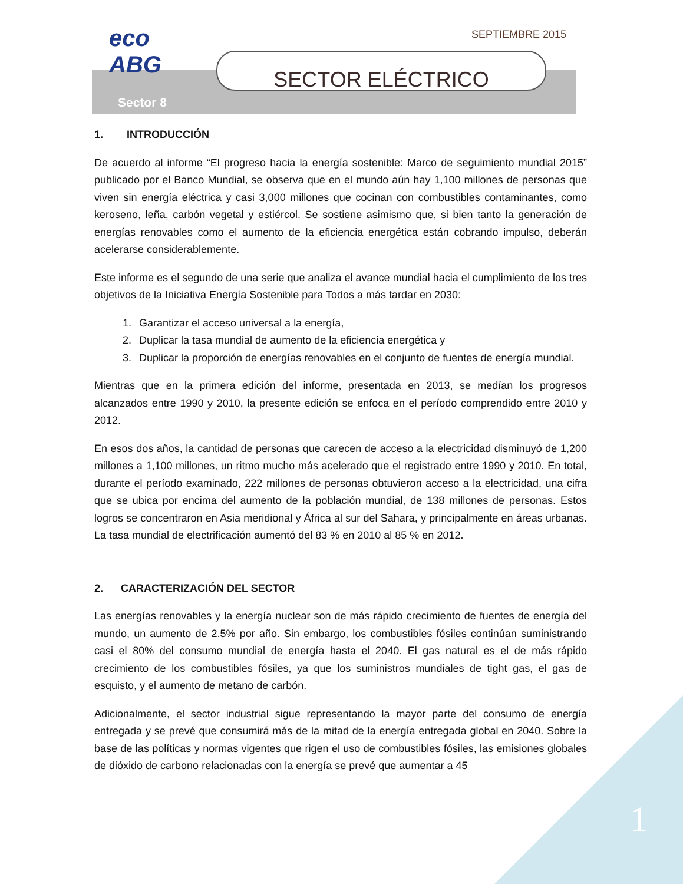1
SEPTIEMBRE 2015
eco ABG
SECTOR ELÉCTRICO
Sector 8
1. INTRODUCCIÓN
De acuerdo al informe “El progreso hacia la energía sostenible: Marco de seguimiento mundial 2015” publicado por el Banco Mundial, se observa que en el mundo aún hay 1,100 millones de personas que viven sin energía eléctrica y casi 3,000 millones que cocinan con combustibles contaminantes, como keroseno, leña, carbón vegetal y estiércol. Se sostiene asimismo que, si bien tanto la generación de energías renovables como el aumento de la eficiencia energética están cobrando impulso, deberán acelerarse considerablemente.
Este informe es el segundo de una serie que analiza el avance mundial hacia el cumplimiento de los tres objetivos de la Iniciativa Energía Sostenible para Todos a más tardar en 2030:
1. Garantizar el acceso universal a la energía,
2. Duplicar la tasa mundial de aumento de la eficiencia energética y
3. Duplicar la proporción de energías renovables en el conjunto de fuentes de energía mundial.
Mientras que en la primera edición del informe, presentada en 2013, se medían los progresos alcanzados entre 1990 y 2010, la presente edición se enfoca en el período comprendido entre 2010 y 2012.
En esos dos años, la cantidad de personas que carecen de acceso a la electricidad disminuyó de 1,200 millones a 1,100 millones, un ritmo mucho más acelerado que el registrado entre 1990 y 2010. En total, durante el período examinado, 222 millones de personas obtuvieron acceso a la electricidad, una cifra que se ubica por encima del aumento de la población mundial, de 138 millones de personas. Estos logros se concentraron en Asia meridional y África al sur del Sahara, y principalmente en áreas urbanas. La tasa mundial de electrificación aumentó del 83 % en 2010 al 85 % en 2012.
2. CARACTERIZACIÓN DEL SECTOR
Las energías renovables y la energía nuclear son de más rápido crecimiento de fuentes de energía del mundo, un aumento de 2.5% por año. Sin embargo, los combustibles fósiles continúan suministrando casi el 80% del consumo mundial de energía hasta el 2040. El gas natural es el de más rápido crecimiento de los combustibles fósiles, ya que los suministros mundiales de tight gas, el gas de esquisto, y el aumento de metano de carbón.
Adicionalmente, el sector industrial sigue representando la mayor parte del consumo de energía entregada y se prevé que consumirá más de la mitad de la energía entregada global en 2040. Sobre la base de las políticas y normas vigentes que rigen el uso de combustibles fósiles, las emisiones globales de dióxido de carbono relacionadas con la energía se prevé que aumentar a 45